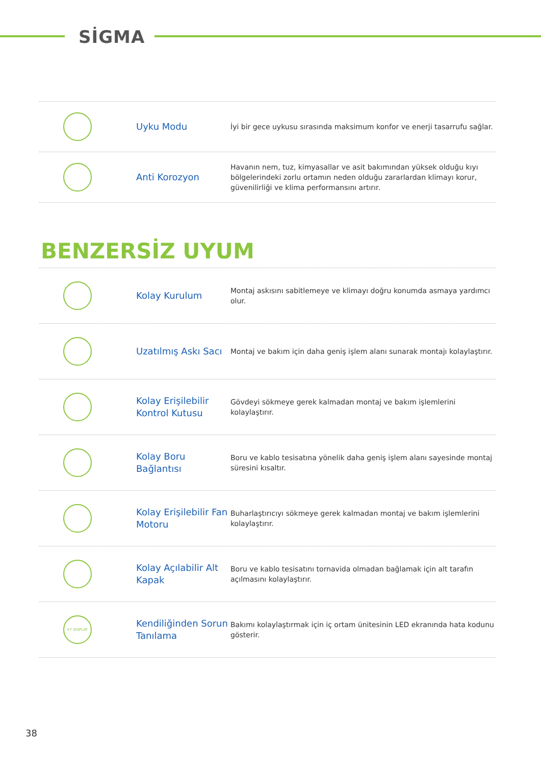SİGMA
Uyku Modu
İyi bir gece uykusu sırasında maksimum konfor ve enerji tasarrufu sağlar.
Anti Korozyon
Havanın nem, tuz, kimyasallar ve asit bakımından yüksek olduğu kıyı bölgelerindeki zorlu ortamın neden olduğu zararlardan klimayı korur, güvenilirliği ve klima performansını artırır.
BENZERSİZ UYUM
Kolay Kurulum
Montaj askısını sabitlemeye ve klimayı doğru konumda asmaya yardımcı olur.
Uzatılmış Askı Sacı
Montaj ve bakım için daha geniş işlem alanı sunarak montajı kolaylaştırır.
Kolay Erişilebilir Kontrol Kutusu
Gövdeyi sökmeye gerek kalmadan montaj ve bakım işlemlerini kolaylaştırır.
Kolay Boru Bağlantısı
Boru ve kablo tesisatına yönelik daha geniş işlem alanı sayesinde montaj süresini kısaltır.
Kolay Erişilebilir Fan Motoru
Buharlaştırıcıyı sökmeye gerek kalmadan montaj ve bakım işlemlerini kolaylaştırır.
Kolay Açılabilir Alt Kapak
Boru ve kablo tesisatını tornavida olmadan bağlamak için alt tarafın açılmasını kolaylaştırır.
E7 DISPLAY
Kendiliğinden Sorun Tanılama
Bakımı kolaylaştırmak için iç ortam ünitesinin LED ekranında hata kodunu gösterir.
38